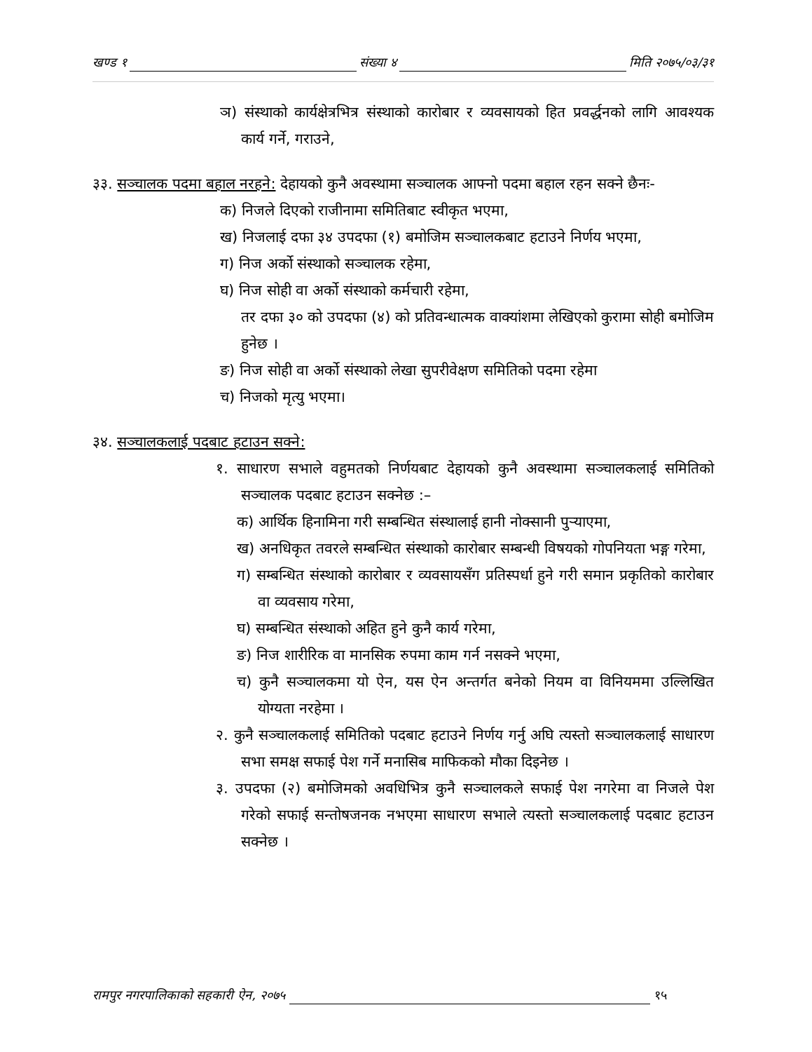खण्ड १ संख्या ४ मिति २०७५/०३/३१
ञ) संस्थाको कार्यक्षेत्रभित्र संस्थाको कारोबार र व्यवसायको हित प्रवर्द्धनको लागि आवश्यक कार्य गर्ने, गराउने,
३३. सञ्चालक पदमा बहाल नरहने: देहायको कुनै अवस्थामा सञ्चालक आफ्नो पदमा बहाल रहन सक्ने छैनः-
क) निजले दिएको राजीनामा समितिबाट स्वीकृत भएमा,
ख) निजलाई दफा ३४ उपदफा (१) बमोजिम सञ्चालकबाट हटाउने निर्णय भएमा,
ग) निज अर्को संस्थाको सञ्चालक रहेमा,
घ) निज सोही वा अर्को संस्थाको कर्मचारी रहेमा,
तर दफा ३० को उपदफा (४) को प्रतिवन्धात्मक वाक्यांशमा लेखिएको कुरामा सोही बमोजिम हुनेछ ।
ङ) निज सोही वा अर्को संस्थाको लेखा सुपरीवेक्षण समितिको पदमा रहेमा
च) निजको मृत्यु भएमा।
३४. सञ्चालकलाई पदबाट हटाउन सक्ने:
१. साधारण सभाले वहुमतको निर्णयबाट देहायको कुनै अवस्थामा सञ्चालकलाई समितिको सञ्चालक पदबाट हटाउन सक्नेछ :–
क) आर्थिक हिनामिना गरी सम्बन्धित संस्थालाई हानी नोक्सानी पुऱ्याएमा,
ख) अनधिकृत तवरले सम्बन्धित संस्थाको कारोबार सम्बन्धी विषयको गोपनियता भङ्ग गरेमा,
ग) सम्बन्धित संस्थाको कारोबार र व्यवसायसँग प्रतिस्पर्धा हुने गरी समान प्रकृतिको कारोबार वा व्यवसाय गरेमा,
घ) सम्बन्धित संस्थाको अहित हुने कुनै कार्य गरेमा,
ङ) निज शारीरिक वा मानसिक रुपमा काम गर्न नसक्ने भएमा,
च) कुनै सञ्चालकमा यो ऐन, यस ऐन अन्तर्गत बनेको नियम वा विनियममा उल्लिखित योग्यता नरहेमा ।
२. कुनै सञ्चालकलाई समितिको पदबाट हटाउने निर्णय गर्नु अघि त्यस्तो सञ्चालकलाई साधारण सभा समक्ष सफाई पेश गर्ने मनासिब माफिकको मौका दिइनेछ ।
३. उपदफा (२) बमोजिमको अवधिभित्र कुनै सञ्चालकले सफाई पेश नगरेमा वा निजले पेश गरेको सफाई सन्तोषजनक नभएमा साधारण सभाले त्यस्तो सञ्चालकलाई पदबाट हटाउन सक्नेछ ।
रामपुर नगरपालिकाको सहकारी ऐन, २०७५ १५